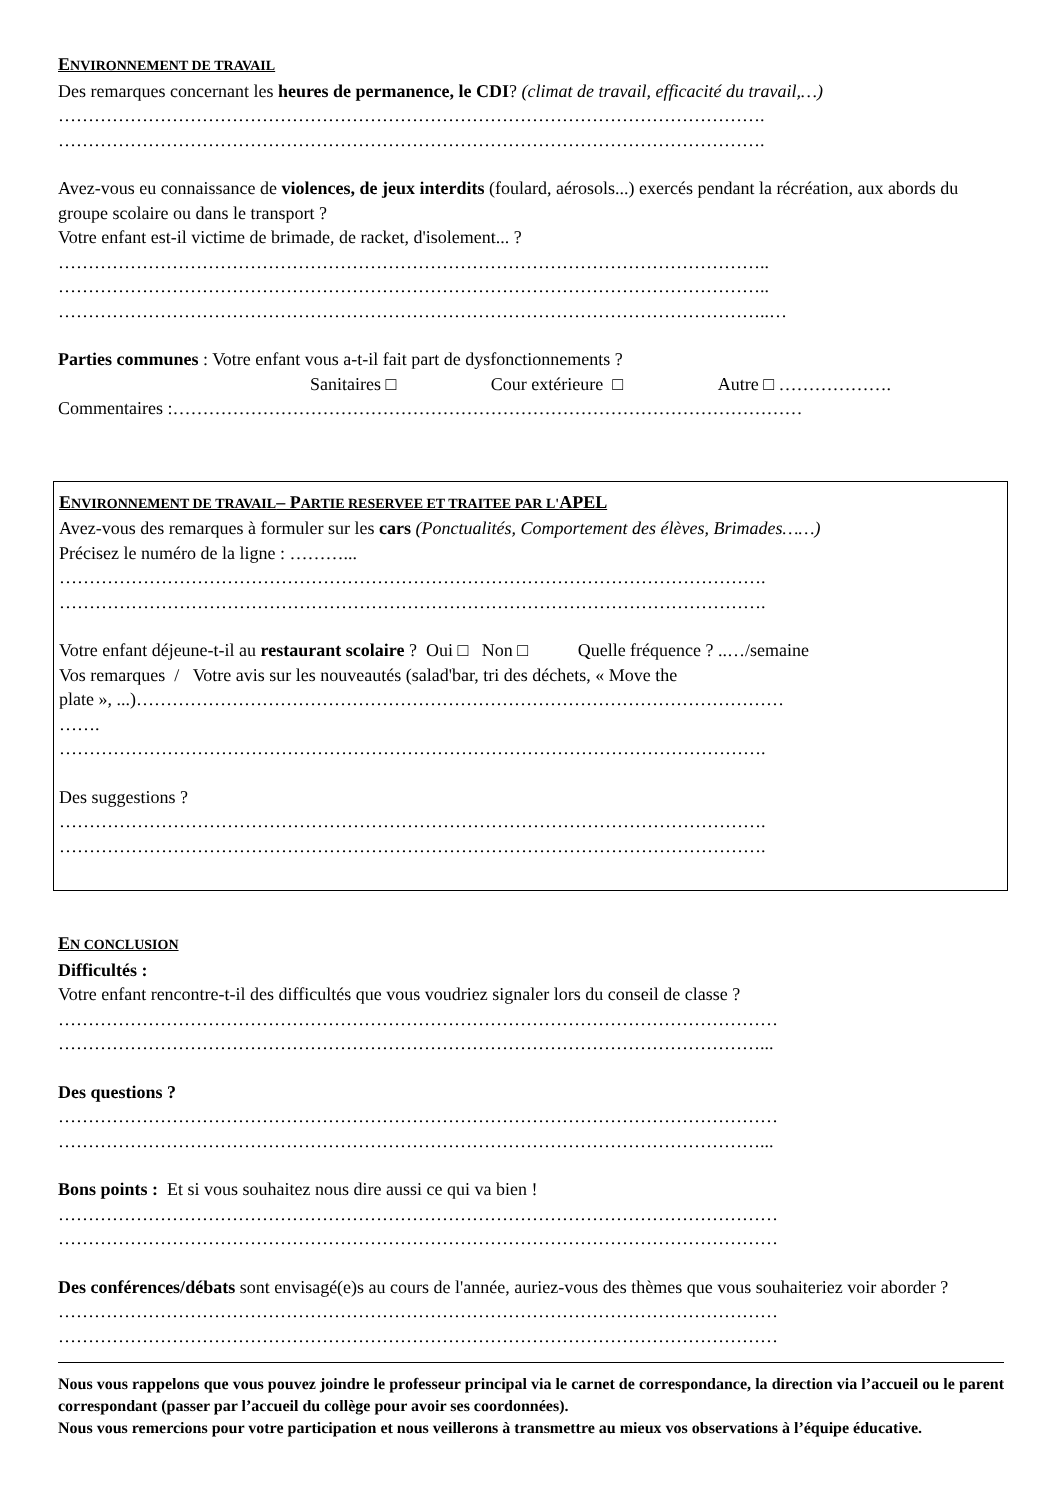ENVIRONNEMENT DE TRAVAIL
Des remarques concernant les heures de permanence, le CDI? (climat de travail, efficacité du travail,…)
……………………………………………………………………………………………………….
……………………………………………………………………………………………………….
Avez-vous eu connaissance de violences, de jeux interdits (foulard, aérosols...) exercés pendant la récréation, aux abords du groupe scolaire ou dans le transport ?
Votre enfant est-il victime de brimade, de racket, d'isolement... ?
………………………………………………………………………………………………………..
………………………………………………………………………………………………………..
………………………………………………………………………………………………………..…
Parties communes : Votre enfant vous a-t-il fait part de dysfonctionnements ?
Sanitaires □ Cour extérieure □ Autre □ ……………….
Commentaires :……………………………………………………………………………………………
ENVIRONNEMENT DE TRAVAIL– PARTIE RESERVEE ET TRAITEE PAR L'APEL
Avez-vous des remarques à formuler sur les cars (Ponctualités, Comportement des élèves, Brimades……)
Précisez le numéro de la ligne : ………...
……………………………………………………………………………………………………….
……………………………………………………………………………………………………….
Votre enfant déjeune-t-il au restaurant scolaire ? Oui □ Non □ Quelle fréquence ? ..…/semaine
Vos remarques / Votre avis sur les nouveautés (salad'bar, tri des déchets, « Move the
plate », ...)………………………………………………………………………………………………
…….
……………………………………………………………………………………………………….
Des suggestions ?
……………………………………………………………………………………………………….
……………………………………………………………………………………………………….
EN CONCLUSION
Difficultés :
Votre enfant rencontre-t-il des difficultés que vous voudriez signaler lors du conseil de classe ?
…………………………………………………………………………………………………………
………………………………………………………………………………………………………...
Des questions ?
…………………………………………………………………………………………………………
………………………………………………………………………………………………………...
Bons points : Et si vous souhaitez nous dire aussi ce qui va bien !
…………………………………………………………………………………………………………
…………………………………………………………………………………………………………
Des conférences/débats sont envisagé(e)s au cours de l'année, auriez-vous des thèmes que vous souhaiteriez voir aborder ?
…………………………………………………………………………………………………………
…………………………………………………………………………………………………………
Nous vous rappelons que vous pouvez joindre le professeur principal via le carnet de correspondance, la direction via l’accueil ou le parent correspondant (passer par l’accueil du collège pour avoir ses coordonnées).
Nous vous remercions pour votre participation et nous veillerons à transmettre au mieux vos observations à l’équipe éducative.